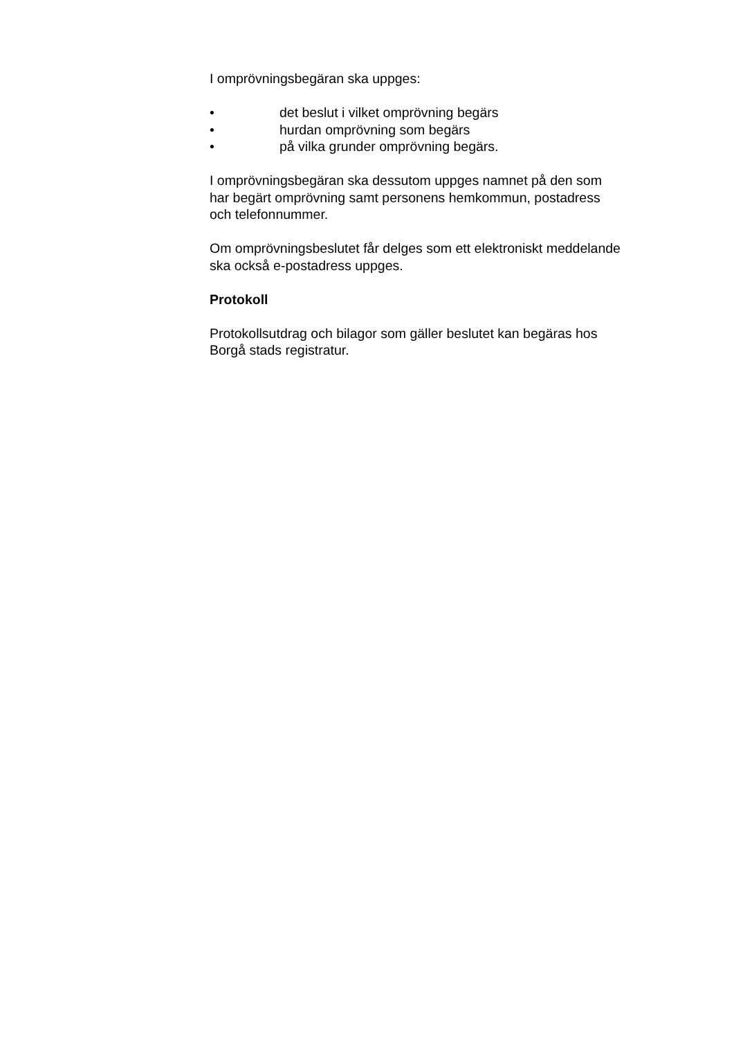I omprövningsbegäran ska uppges:
• det beslut i vilket omprövning begärs
• hurdan omprövning som begärs
• på vilka grunder omprövning begärs.
I omprövningsbegäran ska dessutom uppges namnet på den som
har begärt omprövning samt personens hemkommun, postadress
och telefonnummer.
Om omprövningsbeslutet får delges som ett elektroniskt meddelande
ska också e-postadress uppges.
Protokoll
Protokollsutdrag och bilagor som gäller beslutet kan begäras hos
Borgå stads registratur.